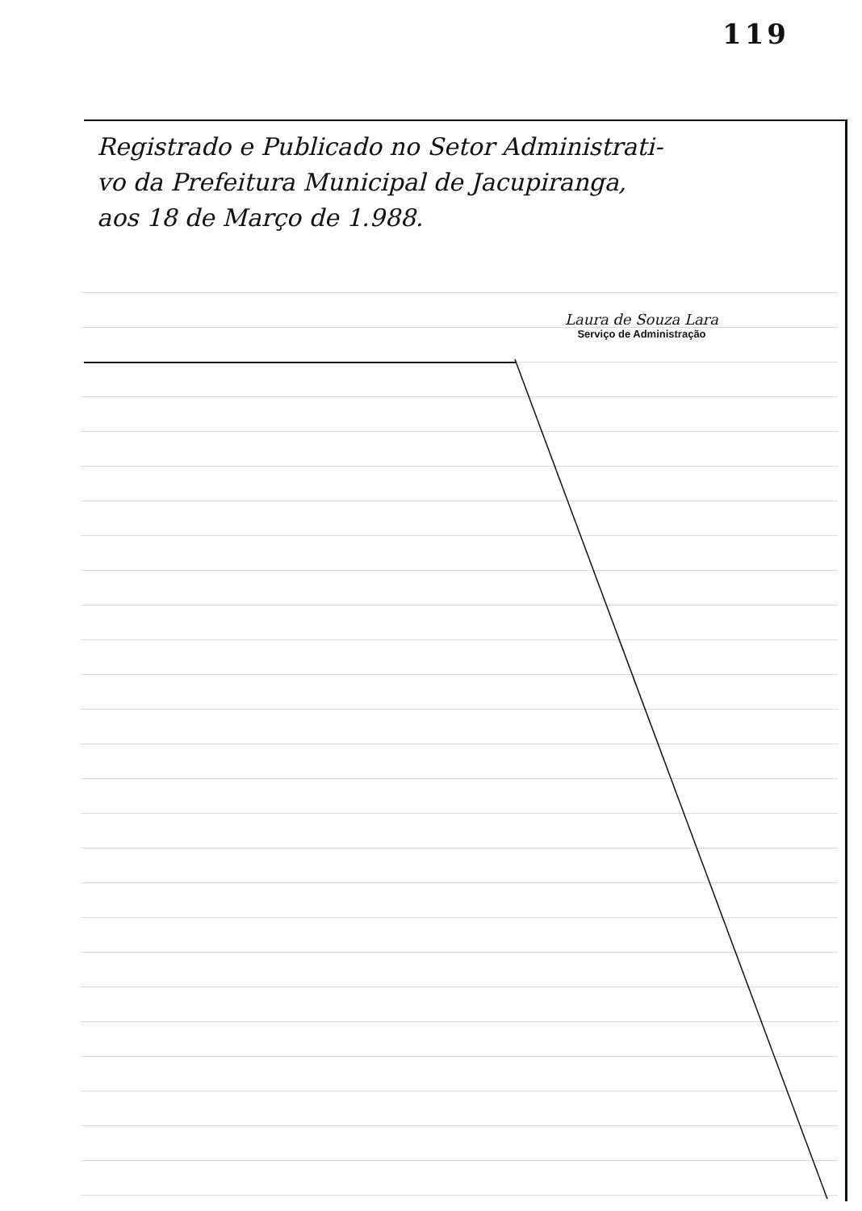119
Registrado e Publicado no Setor Administrati-
vo da Prefeitura Municipal de Jacupiranga,
aos 18 de Março de 1.988.
Laura de Souza Lara
Serviço de Administração